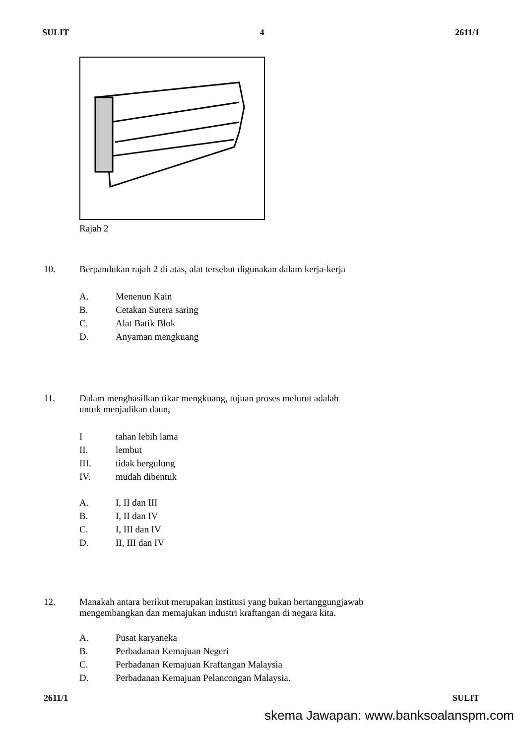SULIT 4 2611/1
Rajah 2
10. Berpandukan rajah 2 di atas, alat tersebut digunakan dalam kerja-kerja
A. Menenun Kain
B. Cetakan Sutera saring
C. Alat Batik Blok
D. Anyaman mengkuang
11. Dalam menghasilkan tikar mengkuang, tujuan proses melurut adalah
untuk menjadikan daun,
Itahan lebih lama
II. lembut
III. tidak bergulung
IV. mudah dibentuk
A. I, II dan III
B. I, II dan IV
C. I, III dan IV
D. II, III dan IV
12. Manakah antara berikut merupakan institusi yang bukan bertanggungjawab
mengembangkan dan memajukan industri kraftangan di negara kita.
A. Pusat karyaneka
B. Perbadanan Kemajuan Negeri
C. Perbadanan Kemajuan Kraftangan Malaysia
D. Perbadanan Kemajuan Pelancongan Malaysia.
2611/1 SULIT
skema Jawapan: www.banksoalanspm.com